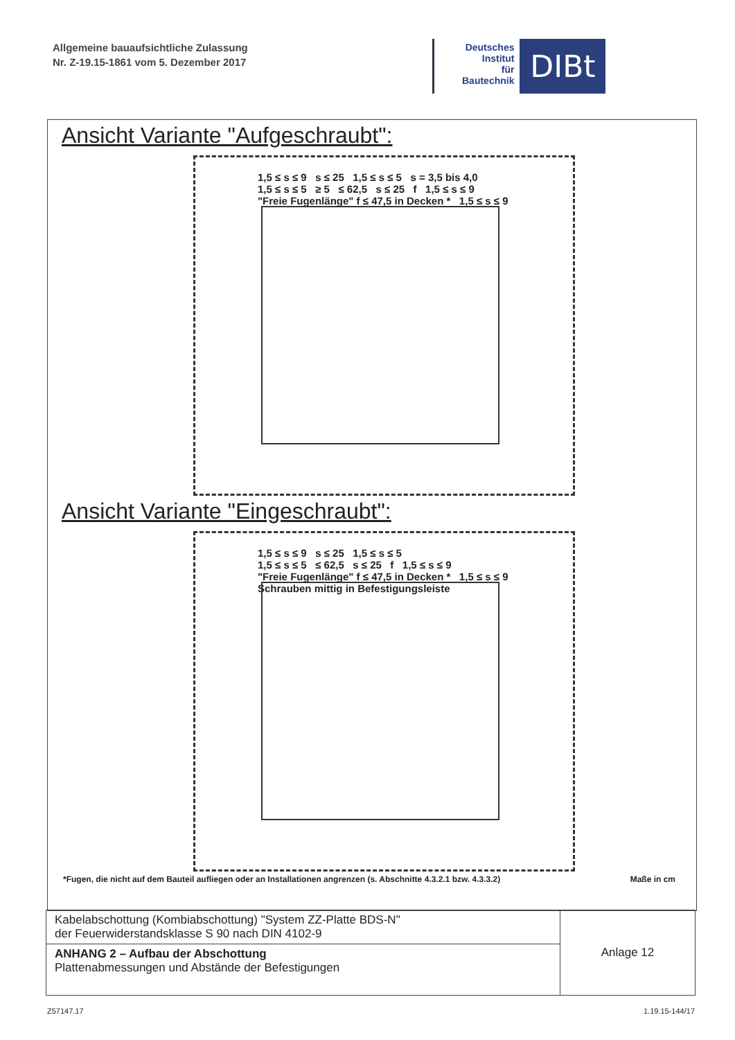Allgemeine bauaufsichtliche Zulassung
Nr. Z-19.15-1861 vom 5. Dezember 2017
Deutsches
Institut
für
Bautechnik
DIBt
Ansicht Variante "Aufgeschraubt":
1,5 ≤ s ≤ 9 s ≤ 25 1,5 ≤ s ≤ 5 s = 3,5 bis 4,0
1,5 ≤ s ≤ 5 ≥ 5 ≤ 62,5 s ≤ 25 f 1,5 ≤ s ≤ 9
"Freie Fugenlänge" f ≤ 47,5 in Decken * 1,5 ≤ s ≤ 9
Ansicht Variante "Eingeschraubt":
1,5 ≤ s ≤ 9 s ≤ 25 1,5 ≤ s ≤ 5
1,5 ≤ s ≤ 5 ≤ 62,5 s ≤ 25 f 1,5 ≤ s ≤ 9
"Freie Fugenlänge" f ≤ 47,5 in Decken * 1,5 ≤ s ≤ 9
Schrauben mittig in Befestigungsleiste
*Fugen, die nicht auf dem Bauteil aufliegen oder an Installationen angrenzen (s. Abschnitte 4.3.2.1 bzw. 4.3.3.2) Maße in cm
| Kabelabschottung (Kombiabschottung) "System ZZ-Platte BDS-N" der Feuerwiderstandsklasse S 90 nach DIN 4102-9 | Anlage 12 |
| ANHANG 2 – Aufbau der Abschottung Plattenabmessungen und Abstände der Befestigungen | |
Z57147.17 1.19.15-144/17